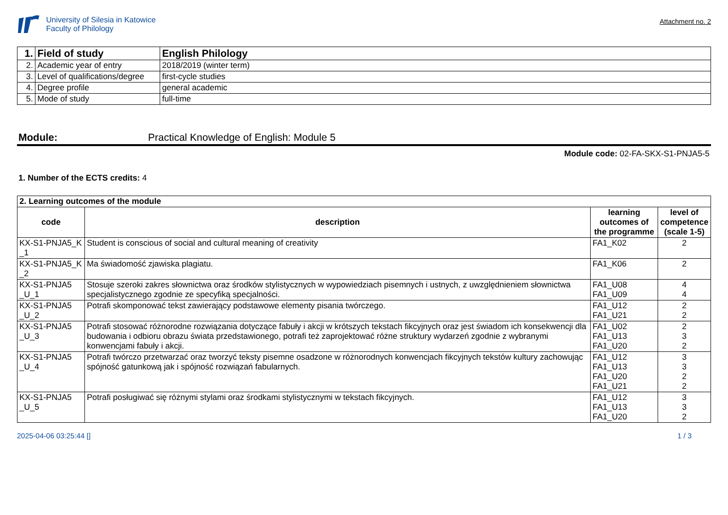University of Silesia in Katowice
Faculty of Philology
Attachment no. 2
| 1. | Field of study | English Philology |
| 2. | Academic year of entry | 2018/2019 (winter term) |
| 3. | Level of qualifications/degree | first-cycle studies |
| 4. | Degree profile | general academic |
| 5. | Mode of study | full-time |
Module: Practical Knowledge of English: Module 5
Module code: 02-FA-SKX-S1-PNJA5-5
1. Number of the ECTS credits: 4
| 2. Learning outcomes of the module | | | |
| code | description | learning outcomes of the programme | level of competence (scale 1-5) |
| KX-S1-PNJA5_K _1 | Student is conscious of social and cultural meaning of creativity | FA1_K02 | 2 |
| KX-S1-PNJA5_K _2 | Ma świadomość zjawiska plagiatu. | FA1_K06 | 2 |
| KX-S1-PNJA5 _U_1 | Stosuje szeroki zakres słownictwa oraz środków stylistycznych w wypowiedziach pisemnych i ustnych, z uwzględnieniem słownictwa specjalistycznego zgodnie ze specyfiką specjalności. | FA1_U08 FA1_U09 | 4 4 |
| KX-S1-PNJA5 _U_2 | Potrafi skomponować tekst zawierający podstawowe elementy pisania twórczego. | FA1_U12 FA1_U21 | 2 2 |
| KX-S1-PNJA5 _U_3 | Potrafi stosować różnorodne rozwiązania dotyczące fabuły i akcji w krótszych tekstach fikcyjnych oraz jest świadom ich konsekwencji dla budowania i odbioru obrazu świata przedstawionego, potrafi też zaprojektować różne struktury wydarzeń zgodnie z wybranymi konwencjami fabuły i akcji. | FA1_U02 FA1_U13 FA1_U20 | 2 3 2 |
| KX-S1-PNJA5 _U_4 | Potrafi twórczo przetwarzać oraz tworzyć teksty pisemne osadzone w różnorodnych konwencjach fikcyjnych tekstów kultury zachowując spójność gatunkową jak i spójność rozwiązań fabularnych. | FA1_U12 FA1_U13 FA1_U20 FA1_U21 | 3 3 2 2 |
| KX-S1-PNJA5 _U_5 | Potrafi posługiwać się różnymi stylami oraz środkami stylistycznymi w tekstach fikcyjnych. | FA1_U12 FA1_U13 FA1_U20 | 3 3 2 |
2025-04-06 03:25:44 [] 1 / 3